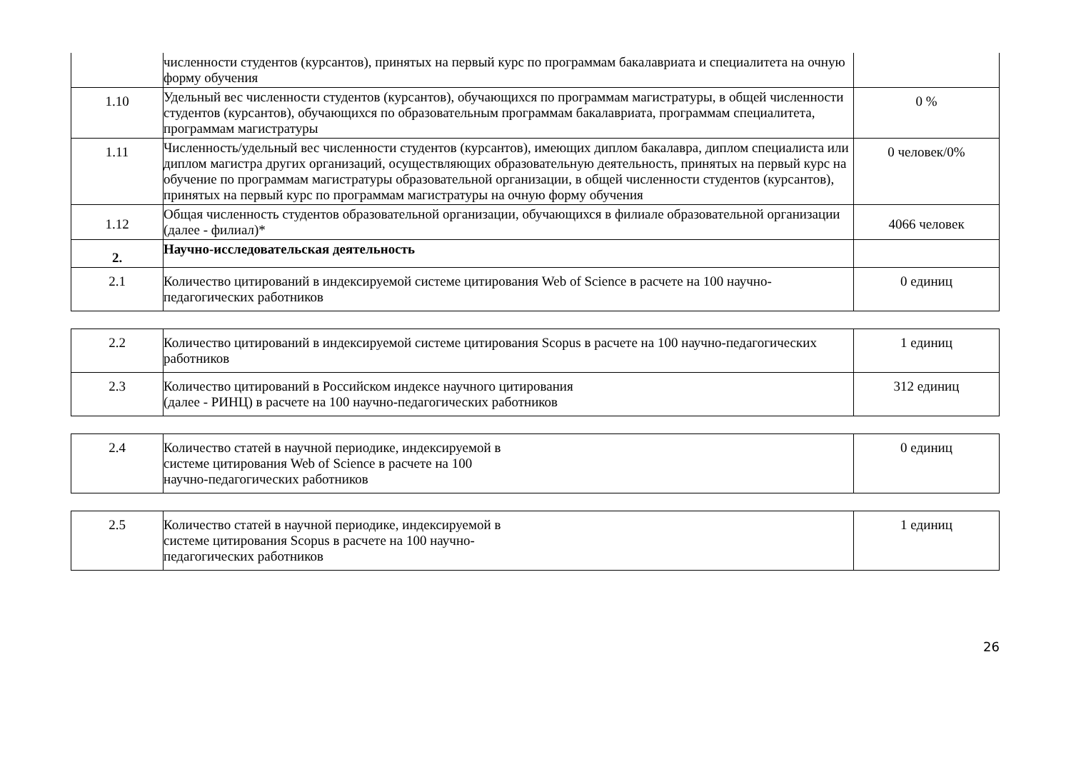| | численности студентов (курсантов), принятых на первый курс по программам бакалавриата и специалитета на очную форму обучения | |
| 1.10 | Удельный вес численности студентов (курсантов), обучающихся по программам магистратуры, в общей численности студентов (курсантов), обучающихся по образовательным программам бакалавриата, программам специалитета, программам магистратуры | 0 % |
| 1.11 | Численность/удельный вес численности студентов (курсантов), имеющих диплом бакалавра, диплом специалиста или диплом магистра других организаций, осуществляющих образовательную деятельность, принятых на первый курс на обучение по программам магистратуры образовательной организации, в общей численности студентов (курсантов), принятых на первый курс по программам магистратуры на очную форму обучения | 0 человек/0% |
| 1.12 | Общая численность студентов образовательной организации, обучающихся в филиале образовательной организации (далее - филиал)* | 4066 человек |
| 2. | Научно-исследовательская деятельность | |
| 2.1 | Количество цитирований в индексируемой системе цитирования Web of Science в расчете на 100 научно-педагогических работников | 0 единиц |
| 2.2 | Количество цитирований в индексируемой системе цитирования Scopus в расчете на 100 научно-педагогических работников | 1 единиц |
| 2.3 | Количество цитирований в Российском индексе научного цитирования (далее - РИНЦ) в расчете на 100 научно-педагогических работников | 312 единиц |
| 2.4 | Количество статей в научной периодике, индексируемой в системе цитирования Web of Science в расчете на 100 научно-педагогических работников | 0 единиц |
| 2.5 | Количество статей в научной периодике, индексируемой в системе цитирования Scopus в расчете на 100 научно- педагогических работников | 1 единиц |
26